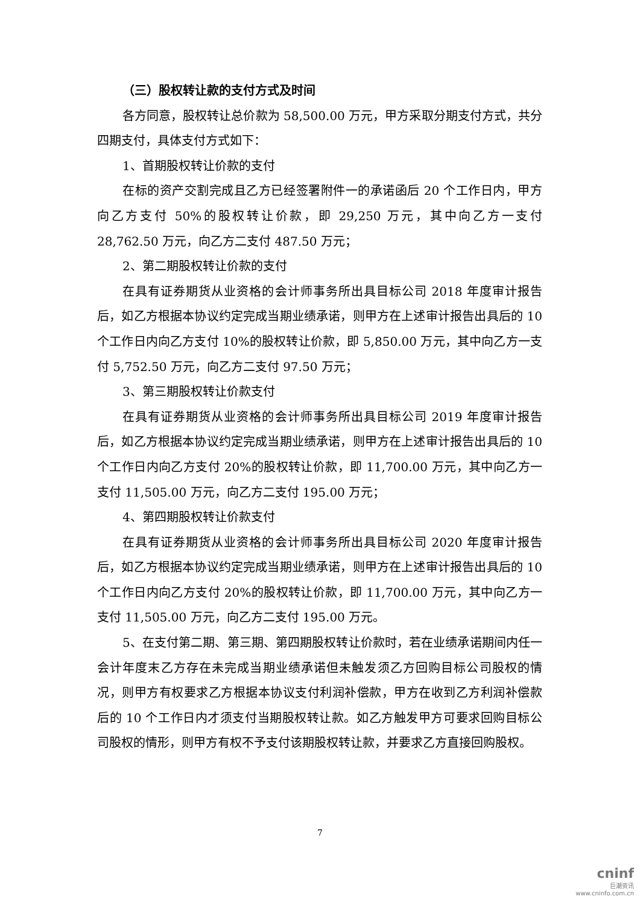（三）股权转让款的支付方式及时间
各方同意，股权转让总价款为 58,500.00 万元，甲方采取分期支付方式，共分四期支付，具体支付方式如下：
1、首期股权转让价款的支付
在标的资产交割完成且乙方已经签署附件一的承诺函后 20 个工作日内，甲方向乙方支付 50%的股权转让价款，即 29,250 万元，其中向乙方一支付 28,762.50 万元，向乙方二支付 487.50 万元；
2、第二期股权转让价款的支付
在具有证券期货从业资格的会计师事务所出具目标公司 2018 年度审计报告后，如乙方根据本协议约定完成当期业绩承诺，则甲方在上述审计报告出具后的 10 个工作日内向乙方支付 10%的股权转让价款，即 5,850.00 万元，其中向乙方一支付 5,752.50 万元，向乙方二支付 97.50 万元；
3、第三期股权转让价款支付
在具有证券期货从业资格的会计师事务所出具目标公司 2019 年度审计报告后，如乙方根据本协议约定完成当期业绩承诺，则甲方在上述审计报告出具后的 10 个工作日内向乙方支付 20%的股权转让价款，即 11,700.00 万元，其中向乙方一支付 11,505.00 万元，向乙方二支付 195.00 万元；
4、第四期股权转让价款支付
在具有证券期货从业资格的会计师事务所出具目标公司 2020 年度审计报告后，如乙方根据本协议约定完成当期业绩承诺，则甲方在上述审计报告出具后的 10 个工作日内向乙方支付 20%的股权转让价款，即 11,700.00 万元，其中向乙方一支付 11,505.00 万元，向乙方二支付 195.00 万元。
5、在支付第二期、第三期、第四期股权转让价款时，若在业绩承诺期间内任一会计年度末乙方存在未完成当期业绩承诺但未触发须乙方回购目标公司股权的情况，则甲方有权要求乙方根据本协议支付利润补偿款，甲方在收到乙方利润补偿款后的 10 个工作日内才须支付当期股权转让款。如乙方触发甲方可要求回购目标公司股权的情形，则甲方有权不予支付该期股权转让款，并要求乙方直接回购股权。
7
cninf
巨潮资讯
www.cninfo.com.cn